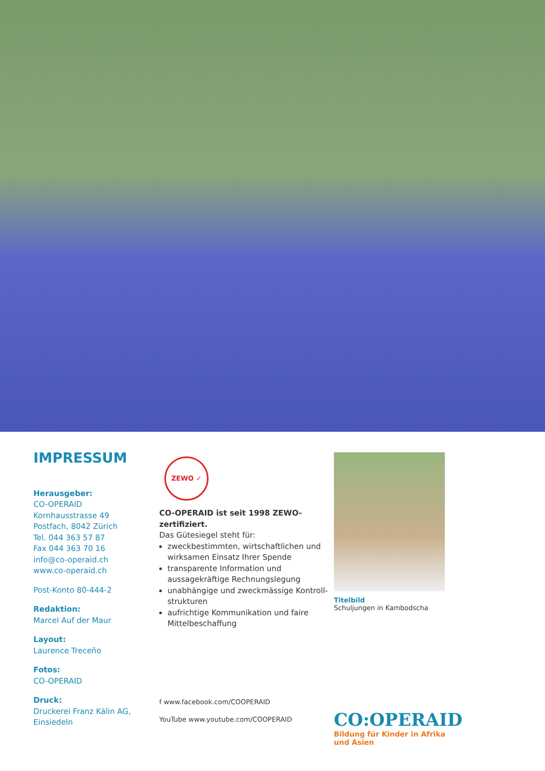IMPRESSUM
Herausgeber:
CO-OPERAID
Kornhausstrasse 49
Postfach, 8042 Zürich
Tel. 044 363 57 87
Fax 044 363 70 16
info@co-operaid.ch
www.co-operaid.ch
Post-Konto 80-444-2
Redaktion:
Marcel Auf der Maur
Layout:
Laurence Treceño
Fotos:
CO-OPERAID
Druck:
Druckerei Franz Kälin AG,
Einsiedeln
ZEWO ✓
CO-OPERAID ist seit 1998 ZEWO-zertifiziert.
Das Gütesiegel steht für:
zweckbestimmten, wirtschaftlichen und wirksamen Einsatz Ihrer Spende
transparente Information und aussagekräftige Rechnungslegung
unabhängige und zweckmässige Kontroll-strukturen
aufrichtige Kommunikation und faire Mittelbeschaffung
f www.facebook.com/COOPERAID
YouTube www.youtube.com/COOPERAID
Titelbild
Schuljungen in Kambodscha
CO:OPERAID
Bildung für Kinder in Afrika und Asien